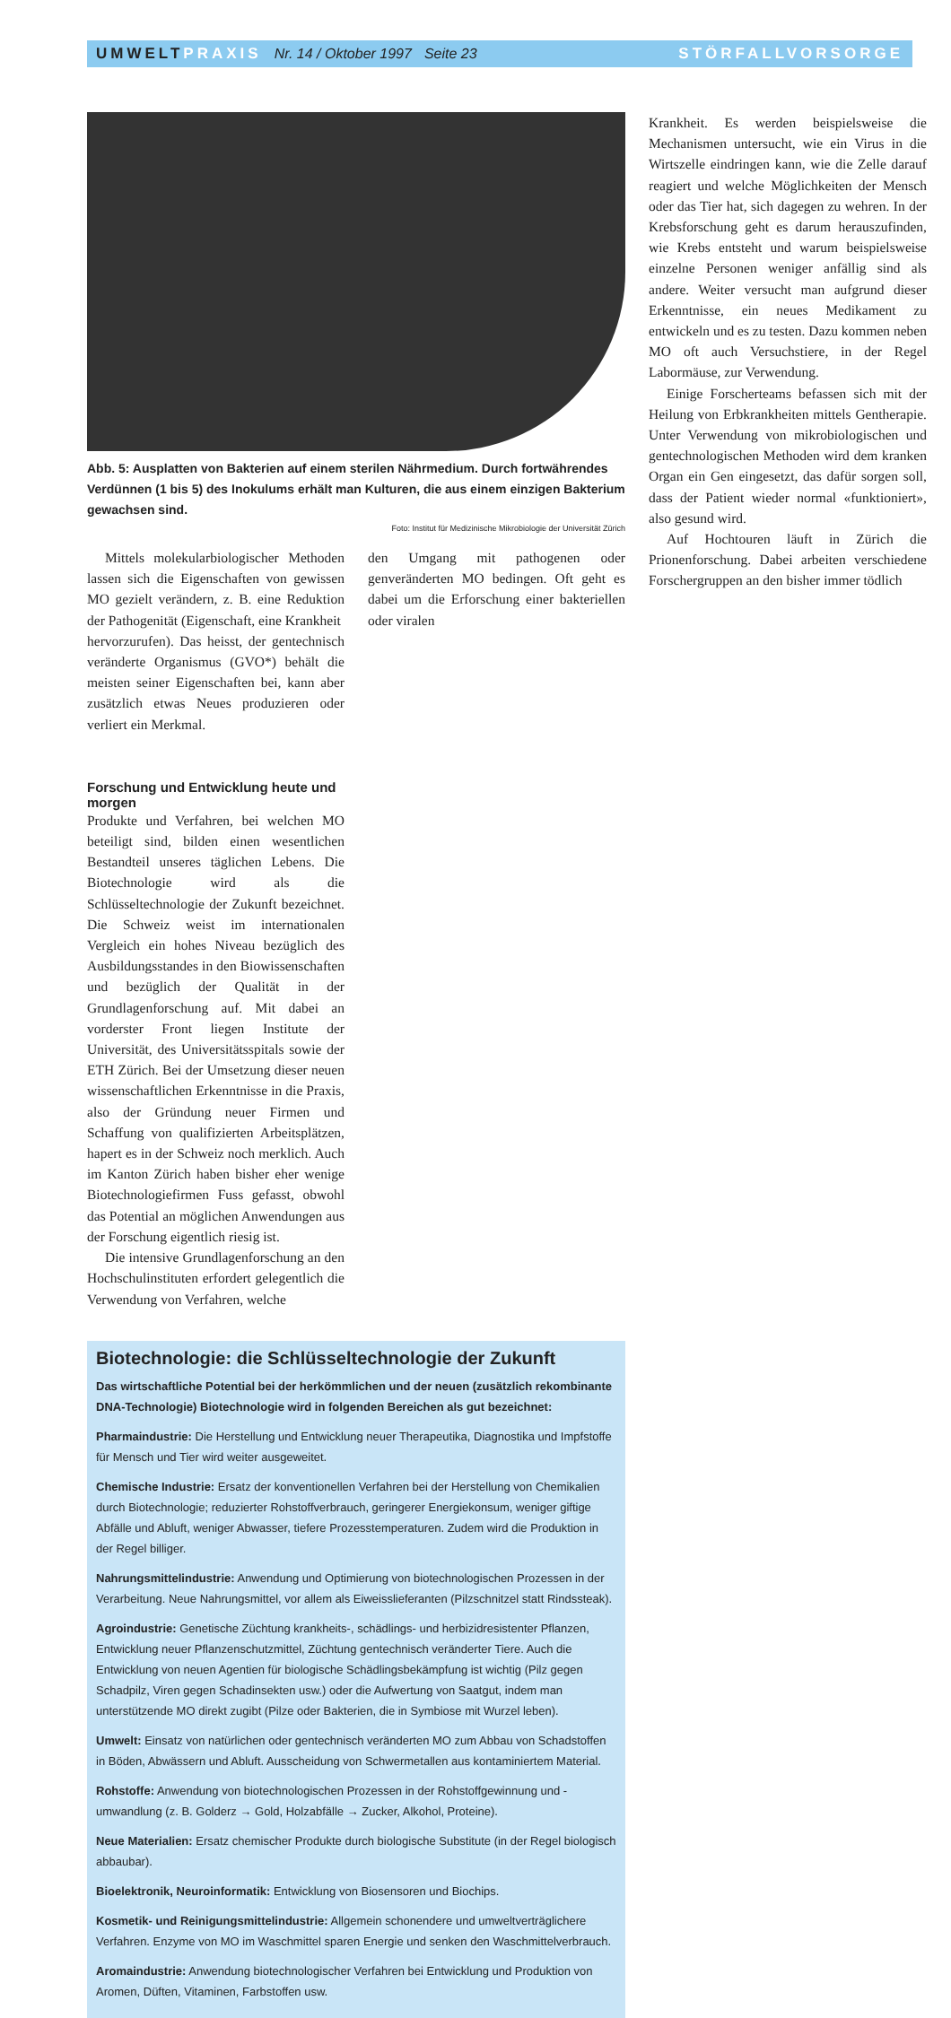UMWELT PRAXIS Nr. 14 / Oktober 1997 Seite 23 STÖRFALLVORSORGE
Abb. 5: Ausplatten von Bakterien auf einem sterilen Nährmedium. Durch fortwährendes Verdünnen (1 bis 5) des Inokulums erhält man Kulturen, die aus einem einzigen Bakterium gewachsen sind.
Foto: Institut für Medizinische Mikrobiologie der Universität Zürich
Mittels molekularbiologischer Methoden lassen sich die Eigenschaften von gewissen MO gezielt verändern, z. B. eine Reduktion der Pathogenität (Eigenschaft, eine Krankheit
den Umgang mit pathogenen oder genveränderten MO bedingen. Oft geht es dabei um die Erforschung einer bakteriellen oder viralen
Krankheit. Es werden beispielsweise die Mechanismen untersucht, wie ein Virus in die Wirtszelle eindringen kann, wie die Zelle darauf reagiert und welche Möglichkeiten der Mensch oder das Tier hat, sich dagegen zu wehren. In der Krebsforschung geht es darum herauszufinden, wie Krebs entsteht und warum beispielsweise einzelne Personen weniger anfällig sind als andere. Weiter versucht man aufgrund dieser Erkenntnisse, ein neues Medikament zu entwickeln und es zu testen. Dazu kommen neben MO oft auch Versuchstiere, in der Regel Labormäuse, zur Verwendung.
Einige Forscherteams befassen sich mit der Heilung von Erbkrankheiten mittels Gentherapie. Unter Verwendung von mikrobiologischen und gentechnologischen Methoden wird dem kranken Organ ein Gen eingesetzt, das dafür sorgen soll, dass der Patient wieder normal «funktioniert», also gesund wird.
Auf Hochtouren läuft in Zürich die Prionenforschung. Dabei arbeiten verschiedene Forschergruppen an den bisher immer tödlich
hervorzurufen). Das heisst, der gentechnisch veränderte Organismus (GVO*) behält die meisten seiner Eigenschaften bei, kann aber zusätzlich etwas Neues produzieren oder verliert ein Merkmal.
Forschung und Entwicklung heute und morgen
Produkte und Verfahren, bei welchen MO beteiligt sind, bilden einen wesentlichen Bestandteil unseres täglichen Lebens. Die Biotechnologie wird als die Schlüsseltechnologie der Zukunft bezeichnet. Die Schweiz weist im internationalen Vergleich ein hohes Niveau bezüglich des Ausbildungsstandes in den Biowissenschaften und bezüglich der Qualität in der Grundlagenforschung auf. Mit dabei an vorderster Front liegen Institute der Universität, des Universitätsspitals sowie der ETH Zürich. Bei der Umsetzung dieser neuen wissenschaftlichen Erkenntnisse in die Praxis, also der Gründung neuer Firmen und Schaffung von qualifizierten Arbeitsplätzen, hapert es in der Schweiz noch merklich. Auch im Kanton Zürich haben bisher eher wenige Biotechnologiefirmen Fuss gefasst, obwohl das Potential an möglichen Anwendungen aus der Forschung eigentlich riesig ist.
Die intensive Grundlagenforschung an den Hochschulinstituten erfordert gelegentlich die Verwendung von Verfahren, welche
Biotechnologie: die Schlüsseltechnologie der Zukunft
Das wirtschaftliche Potential bei der herkömmlichen und der neuen (zusätzlich rekombinante DNA-Technologie) Biotechnologie wird in folgenden Bereichen als gut bezeichnet:
Pharmaindustrie: Die Herstellung und Entwicklung neuer Therapeutika, Diagnostika und Impfstoffe für Mensch und Tier wird weiter ausgeweitet.
Chemische Industrie: Ersatz der konventionellen Verfahren bei der Herstellung von Chemikalien durch Biotechnologie; reduzierter Rohstoffverbrauch, geringerer Energiekonsum, weniger giftige Abfälle und Abluft, weniger Abwasser, tiefere Prozesstemperaturen. Zudem wird die Produktion in der Regel billiger.
Nahrungsmittelindustrie: Anwendung und Optimierung von biotechnologischen Prozessen in der Verarbeitung. Neue Nahrungsmittel, vor allem als Eiweisslieferanten (Pilzschnitzel statt Rindssteak).
Agroindustrie: Genetische Züchtung krankheits-, schädlings- und herbizidresistenter Pflanzen, Entwicklung neuer Pflanzenschutzmittel, Züchtung gentechnisch veränderter Tiere. Auch die Entwicklung von neuen Agentien für biologische Schädlingsbekämpfung ist wichtig (Pilz gegen Schadpilz, Viren gegen Schadinsekten usw.) oder die Aufwertung von Saatgut, indem man unterstützende MO direkt zugibt (Pilze oder Bakterien, die in Symbiose mit Wurzel leben).
Umwelt: Einsatz von natürlichen oder gentechnisch veränderten MO zum Abbau von Schadstoffen in Böden, Abwässern und Abluft. Ausscheidung von Schwermetallen aus kontaminiertem Material.
Rohstoffe: Anwendung von biotechnologischen Prozessen in der Rohstoffgewinnung und -umwandlung (z. B. Golderz → Gold, Holzabfälle → Zucker, Alkohol, Proteine).
Neue Materialien: Ersatz chemischer Produkte durch biologische Substitute (in der Regel biologisch abbaubar).
Bioelektronik, Neuroinformatik: Entwicklung von Biosensoren und Biochips.
Kosmetik- und Reinigungsmittelindustrie: Allgemein schonendere und umweltverträglichere Verfahren. Enzyme von MO im Waschmittel sparen Energie und senken den Waschmittelverbrauch.
Aromaindustrie: Anwendung biotechnologischer Verfahren bei Entwicklung und Produktion von Aromen, Düften, Vitaminen, Farbstoffen usw.